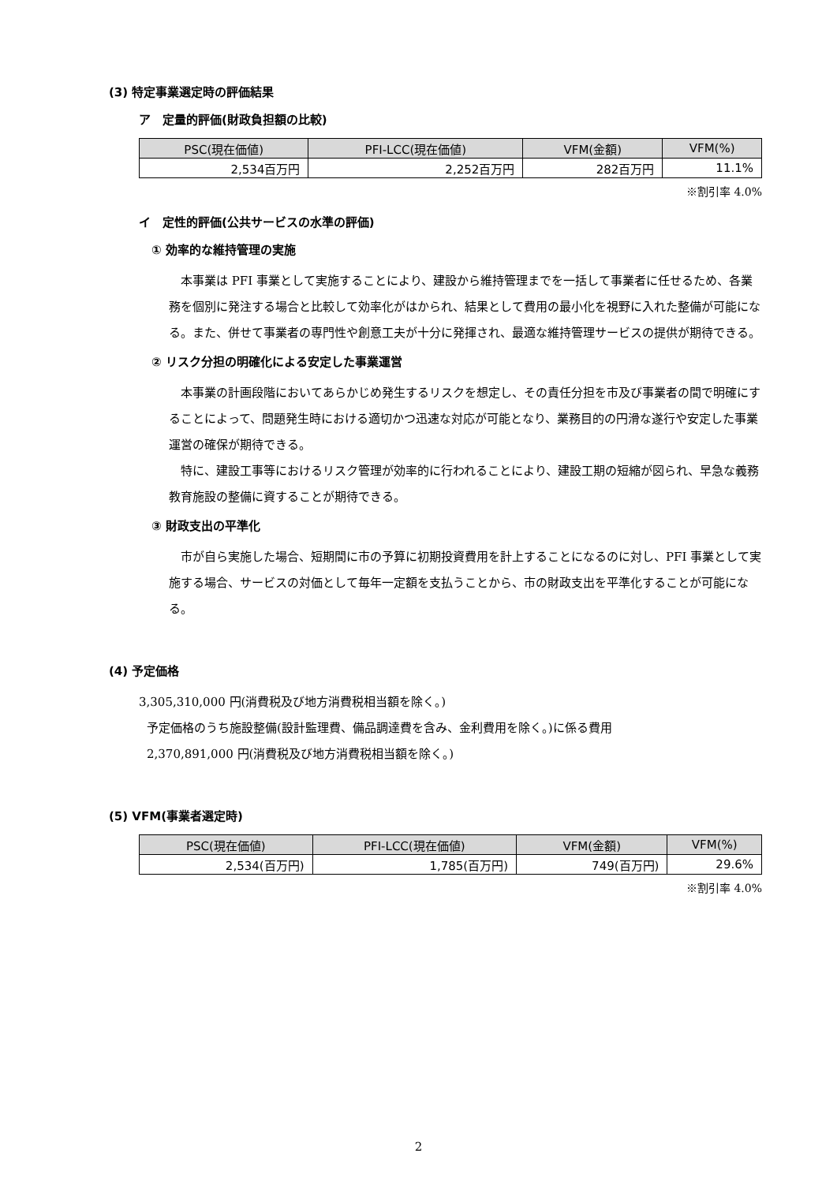(3) 特定事業選定時の評価結果
ア　定量的評価(財政負担額の比較)
| PSC(現在価値) | PFI-LCC(現在価値) | VFM(金額) | VFM(%) |
| --- | --- | --- | --- |
| 2,534百万円 | 2,252百万円 | 282百万円 | 11.1% |
※割引率 4.0%
イ　定性的評価(公共サービスの水準の評価)
① 効率的な維持管理の実施
　本事業は PFI 事業として実施することにより、建設から維持管理までを一括して事業者に任せるため、各業務を個別に発注する場合と比較して効率化がはかられ、結果として費用の最小化を視野に入れた整備が可能になる。また、併せて事業者の専門性や創意工夫が十分に発揮され、最適な維持管理サービスの提供が期待できる。
② リスク分担の明確化による安定した事業運営
　本事業の計画段階においてあらかじめ発生するリスクを想定し、その責任分担を市及び事業者の間で明確にすることによって、問題発生時における適切かつ迅速な対応が可能となり、業務目的の円滑な遂行や安定した事業運営の確保が期待できる。
　特に、建設工事等におけるリスク管理が効率的に行われることにより、建設工期の短縮が図られ、早急な義務教育施設の整備に資することが期待できる。
③ 財政支出の平準化
　市が自ら実施した場合、短期間に市の予算に初期投資費用を計上することになるのに対し、PFI 事業として実施する場合、サービスの対価として毎年一定額を支払うことから、市の財政支出を平準化することが可能になる。
(4) 予定価格
3,305,310,000 円(消費税及び地方消費税相当額を除く。)
予定価格のうち施設整備(設計監理費、備品調達費を含み、金利費用を除く。)に係る費用
2,370,891,000 円(消費税及び地方消費税相当額を除く。)
(5) VFM(事業者選定時)
| PSC(現在価値) | PFI-LCC(現在価値) | VFM(金額) | VFM(%) |
| --- | --- | --- | --- |
| 2,534(百万円) | 1,785(百万円) | 749(百万円) | 29.6% |
※割引率 4.0%
2